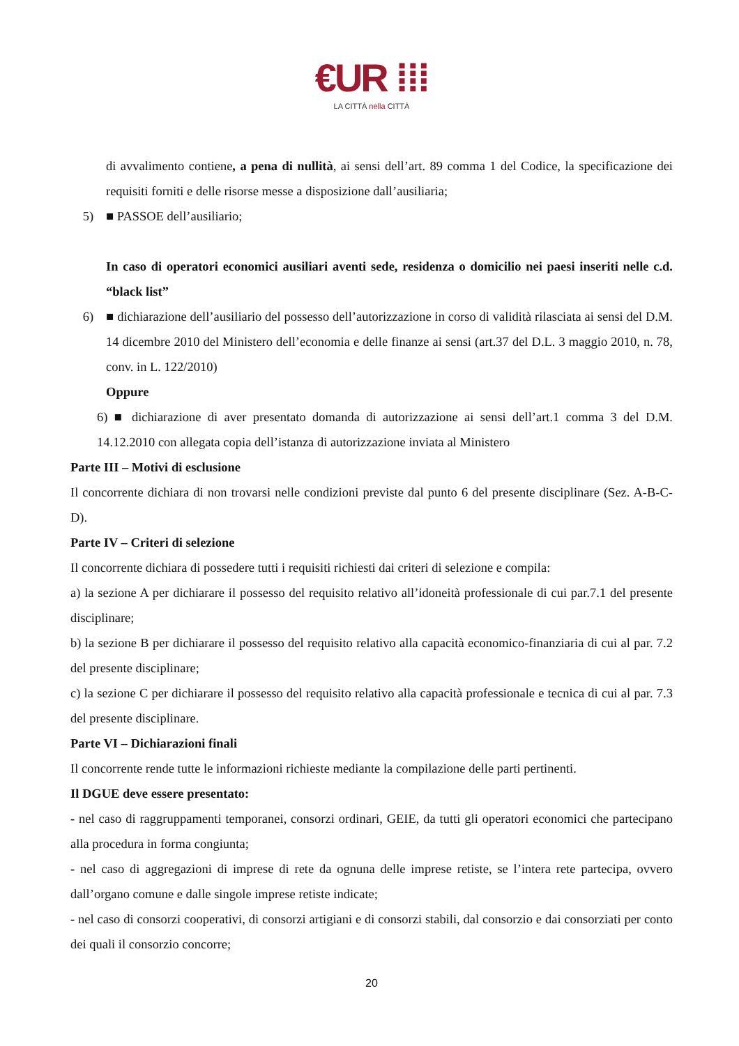€UR ⁞⁞⁞
LA CITTÀ nella CITTÀ
di avvalimento contiene, a pena di nullità, ai sensi dell’art. 89 comma 1 del Codice, la specificazione dei requisiti forniti e delle risorse messe a disposizione dall’ausiliaria;
5) ■ PASSOE dell’ausiliario;
In caso di operatori economici ausiliari aventi sede, residenza o domicilio nei paesi inseriti nelle c.d. “black list”
6) ■ dichiarazione dell’ausiliario del possesso dell’autorizzazione in corso di validità rilasciata ai sensi del D.M. 14 dicembre 2010 del Ministero dell’economia e delle finanze ai sensi (art.37 del D.L. 3 maggio 2010, n. 78, conv. in L. 122/2010)
Oppure
6) ■ dichiarazione di aver presentato domanda di autorizzazione ai sensi dell’art.1 comma 3 del D.M. 14.12.2010 con allegata copia dell’istanza di autorizzazione inviata al Ministero
Parte III – Motivi di esclusione
Il concorrente dichiara di non trovarsi nelle condizioni previste dal punto 6 del presente disciplinare (Sez. A-B-C-D).
Parte IV – Criteri di selezione
Il concorrente dichiara di possedere tutti i requisiti richiesti dai criteri di selezione e compila:
a) la sezione A per dichiarare il possesso del requisito relativo all’idoneità professionale di cui par.7.1 del presente disciplinare;
b) la sezione B per dichiarare il possesso del requisito relativo alla capacità economico-finanziaria di cui al par. 7.2 del presente disciplinare;
c) la sezione C per dichiarare il possesso del requisito relativo alla capacità professionale e tecnica di cui al par. 7.3 del presente disciplinare.
Parte VI – Dichiarazioni finali
Il concorrente rende tutte le informazioni richieste mediante la compilazione delle parti pertinenti.
Il DGUE deve essere presentato:
- nel caso di raggruppamenti temporanei, consorzi ordinari, GEIE, da tutti gli operatori economici che partecipano alla procedura in forma congiunta;
- nel caso di aggregazioni di imprese di rete da ognuna delle imprese retiste, se l’intera rete partecipa, ovvero dall’organo comune e dalle singole imprese retiste indicate;
- nel caso di consorzi cooperativi, di consorzi artigiani e di consorzi stabili, dal consorzio e dai consorziati per conto dei quali il consorzio concorre;
20